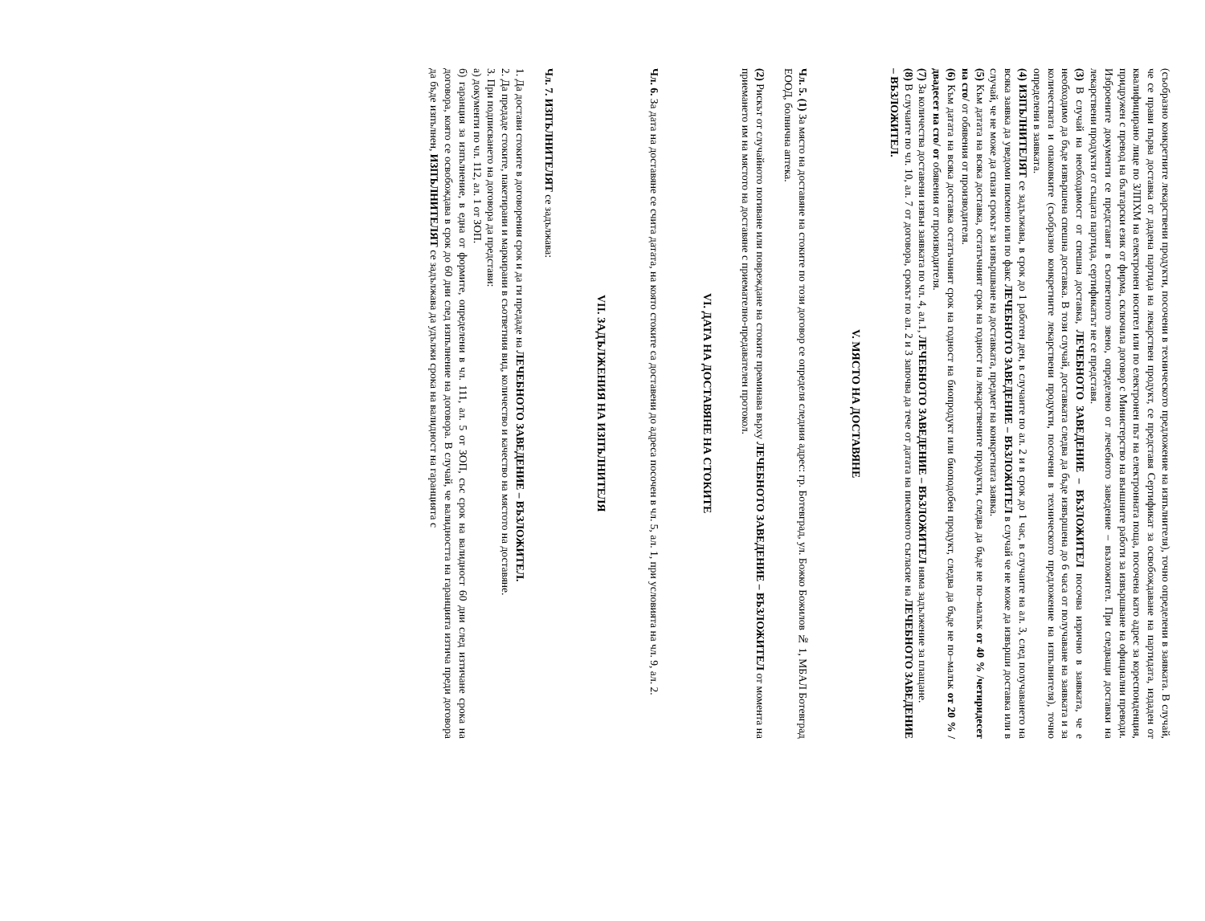(съобразно конкретните лекарствени продукти, посочени в техническото предложение на изпълнителя), точно определени в заявката. В случай, че се прави първа доставка от дадена партида на лекарствен продукт, се представя Сертификат за освобождаване на партидата, издаден от квалифицирано лице по ЗЛПХМ на електронен носител или по електронен път на електронната поща, посочена като адрес за кореспонденция, придружен с превод на български език от фирма, сключила договор с Министерство на външните работи за извършване на официални преводи. Изброените документи се представят в съответното звено, определено от лечебното заведение – възложител. При следващи доставки на лекарствени продукти от същата партида, сертификатът не се представя.
(3) В случай на необходимост от спешна доставка, ЛЕЧЕБНОТО ЗАВЕДЕНИЕ – ВЪЗЛОЖИТЕЛ посочва изрично в заявката, че е необходимо да бъде извършена спешна доставка. В този случай, доставката следва да бъде извършена до 6 часа от получаване на заявката и за количествата и опаковките (съобразно конкретните лекарствени продукти, посочени в техническото предложение на изпълнителя), точно определени в заявката.
(4) ИЗПЪЛНИТЕЛЯТ се задължава, в срок до 1 работен ден, в случаите по ал. 2 и в срок до 1 час, в случаите на ал. 3, след получаването на всяка заявка да уведоми писмено или по факс ЛЕЧЕБНОТО ЗАВЕДЕНИЕ – ВЪЗЛОЖИТЕЛ в случай че не може да извърши доставка или в случай, че не може да спази срокът за извършване на доставката, предмет на конкретната заявка.
(5) Към датата на всяка доставка, остатъчният срок на годност на лекарствените продукти, следва да бъде не по–малък от 40 % /четиридесет на сто/ от обявения от производителя.
(6) Към датата на всяка доставка остатъчният срок на годност на биопродукт или биоподобен продукт, следва да бъде не по–малък от 20 % /двадесет на сто/ от обявения от производителя.
(7) За количества доставени извън заявката по чл. 4, ал.1, ЛЕЧЕБНОТО ЗАВЕДЕНИЕ – ВЪЗЛОЖИТЕЛ няма задължение за плащане.
(8) В случаите по чл. 10, ал. 7 от договора, срокът по ал. 2 и 3 започва да тече от датата на писменото съгласие на ЛЕЧЕБНОТО ЗАВЕДЕНИЕ – ВЪЗЛОЖИТЕЛ.
V. МЯСТО НА ДОСТАВЯНЕ
Чл. 5. (1) За място на доставяне на стоките по този договор се определя следния адрес: гр. Ботевград, ул. Божко Божилов № 1, МБАЛ Ботевград ЕООД, болнична аптека.
(2) Рискът от случайното погиване или повреждане на стоките преминава върху ЛЕЧЕБНОТО ЗАВЕДЕНИЕ – ВЪЗЛОЖИТЕЛ от момента на приемането им на мястото на доставяне с приемателно-предавателен протокол.
VI. ДАТА НА ДОСТАВЯНЕ НА СТОКИТЕ
Чл. 6. За дата на доставяне се счита датата, на която стоките са доставени до адреса посочен в чл. 5, ал. 1, при условията на чл. 9, ал. 2.
VII. ЗАДЪЛЖЕНИЯ НА ИЗПЪЛНИТЕЛЯ
Чл. 7. ИЗПЪЛНИТЕЛЯТ се задължава:
1. Да достави стоките в договорения срок и да ги предаде на ЛЕЧЕБНОТО ЗАВЕДЕНИЕ – ВЪЗЛОЖИТЕЛ.
2. Да предаде стоките, пакетирани и маркирани в съответния вид, количество и качество на мястото на доставяне.
3. При подписването на договора да представи:
а) документи по чл. 112, ал. 1 от ЗОП.
б) гаранция за изпълнение, в една от формите, определени в чл. 111, ал. 5 от ЗОП, със срок на валидност 60 дни след изтичане срока на договора, която се освобождава в срок до 60 дни след изпълнение на договора. В случай, че валидността на гаранцията изтича преди договора да бъде изпълнен, ИЗПЪЛНИТЕЛЯТ се задължава да удължи срока на валидност на гаранцията с